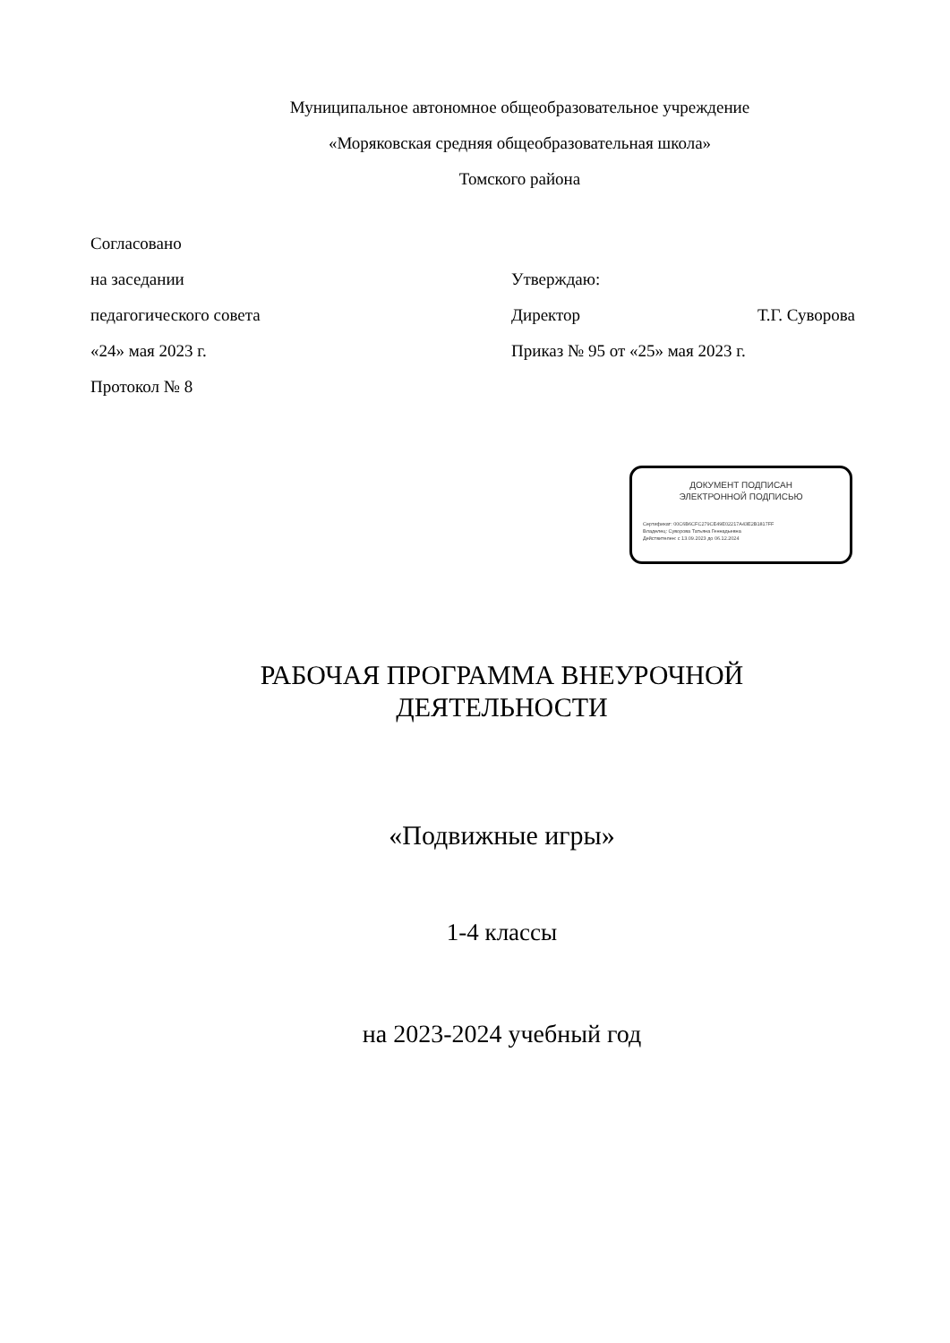Муниципальное автономное общеобразовательное учреждение
«Моряковская средняя общеобразовательная школа»
Томского района
Согласовано
на заседании
педагогического совета
«24» мая 2023 г.
Протокол № 8
Утверждаю:
Директор Т.Г. Суворова
Приказ № 95 от «25» мая 2023 г.
ДОКУМЕНТ ПОДПИСАН
ЭЛЕКТРОННОЙ ПОДПИСЬЮ
Сертификат: 00C6B6CFC279CE49E02217A43E2B1817FF
Владелец: Суворова Татьяна Геннадьевна
Действителен: с 13.09.2023 до 06.12.2024
РАБОЧАЯ ПРОГРАММА ВНЕУРОЧНОЙ
ДЕЯТЕЛЬНОСТИ
«Подвижные игры»
1-4 классы
на 2023-2024 учебный год